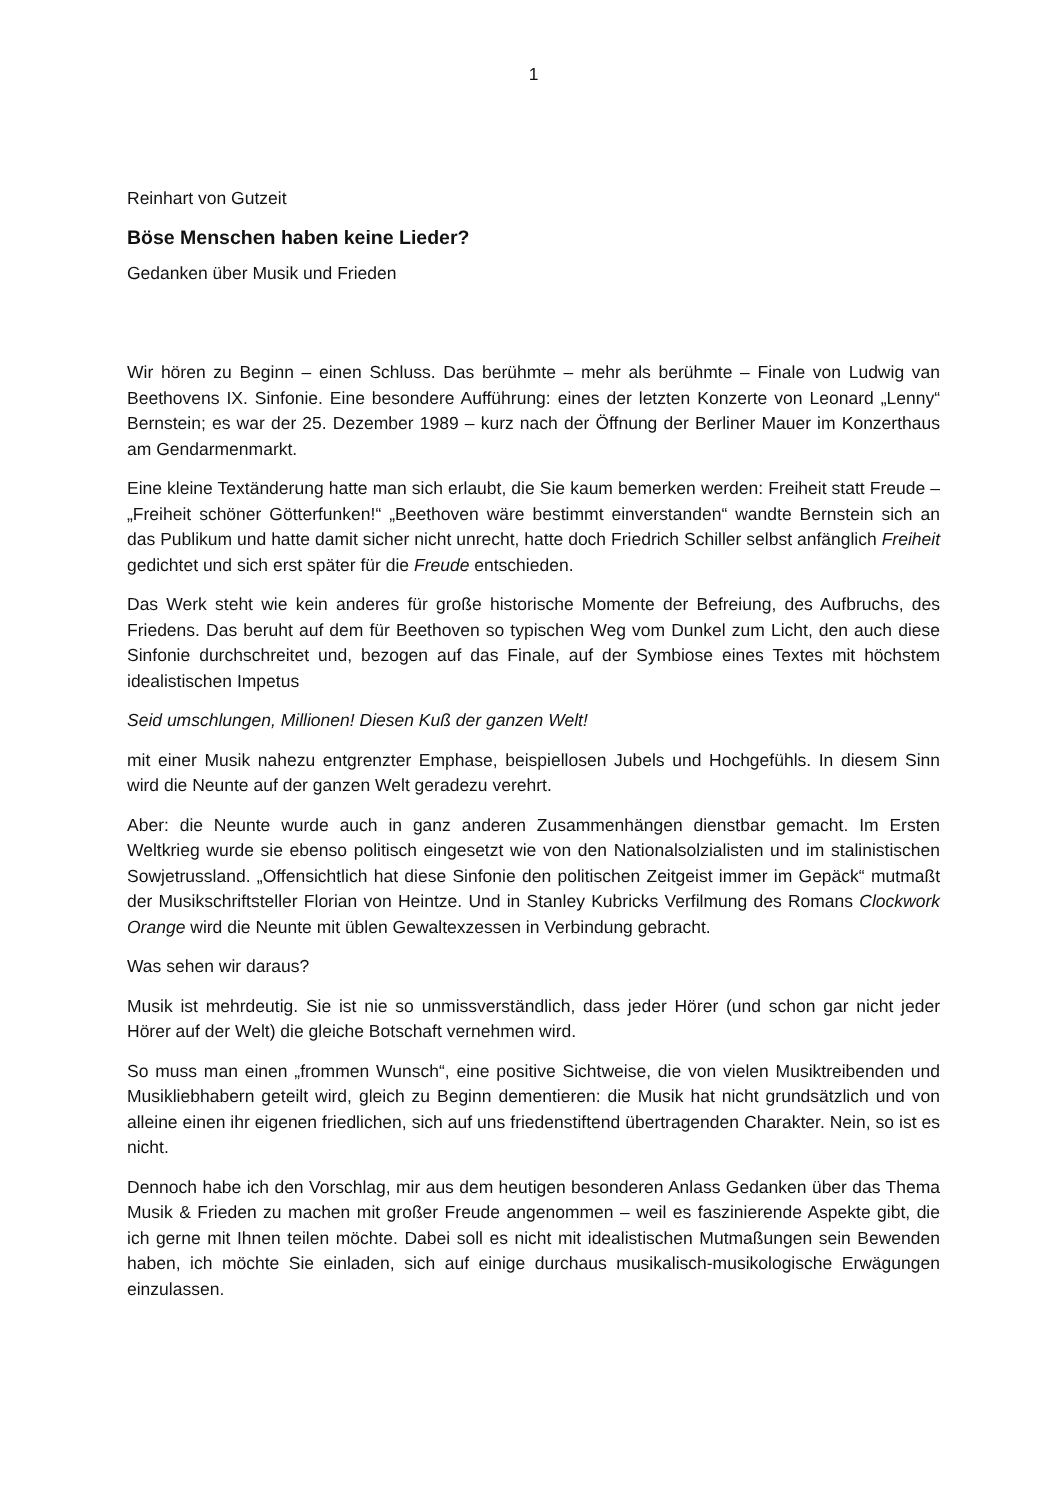1
Reinhart von Gutzeit
Böse Menschen haben keine Lieder?
Gedanken über Musik und Frieden
Wir hören zu Beginn – einen Schluss. Das berühmte – mehr als berühmte – Finale von Ludwig van Beethovens IX. Sinfonie. Eine besondere Aufführung: eines der letzten Konzerte von Leonard „Lenny“ Bernstein; es war der 25. Dezember 1989 – kurz nach der Öffnung der Berliner Mauer im Konzerthaus am Gendarmenmarkt.
Eine kleine Textänderung hatte man sich erlaubt, die Sie kaum bemerken werden: Freiheit statt Freude – „Freiheit schöner Götterfunken!“ „Beethoven wäre bestimmt einverstanden“ wandte Bernstein sich an das Publikum und hatte damit sicher nicht unrecht, hatte doch Friedrich Schiller selbst anfänglich Freiheit gedichtet und sich erst später für die Freude entschieden.
Das Werk steht wie kein anderes für große historische Momente der Befreiung, des Aufbruchs, des Friedens. Das beruht auf dem für Beethoven so typischen Weg vom Dunkel zum Licht, den auch diese Sinfonie durchschreitet und, bezogen auf das Finale, auf der Symbiose eines Textes mit höchstem idealistischen Impetus
Seid umschlungen, Millionen! Diesen Kuß der ganzen Welt!
mit einer Musik nahezu entgrenzter Emphase, beispiellosen Jubels und Hochgefühls. In diesem Sinn wird die Neunte auf der ganzen Welt geradezu verehrt.
Aber: die Neunte wurde auch in ganz anderen Zusammenhängen dienstbar gemacht. Im Ersten Weltkrieg wurde sie ebenso politisch eingesetzt wie von den Nationalsolzialisten und im stalinistischen Sowjetrussland. „Offensichtlich hat diese Sinfonie den politischen Zeitgeist immer im Gepäck“ mutmaßt der Musikschriftsteller Florian von Heintze. Und in Stanley Kubricks Verfilmung des Romans Clockwork Orange wird die Neunte mit üblen Gewaltexzessen in Verbindung gebracht.
Was sehen wir daraus?
Musik ist mehrdeutig. Sie ist nie so unmissverständlich, dass jeder Hörer (und schon gar nicht jeder Hörer auf der Welt) die gleiche Botschaft vernehmen wird.
So muss man einen „frommen Wunsch“, eine positive Sichtweise, die von vielen Musiktreibenden und Musikliebhabern geteilt wird, gleich zu Beginn dementieren: die Musik hat nicht grundsätzlich und von alleine einen ihr eigenen friedlichen, sich auf uns friedenstiftend übertragenden Charakter. Nein, so ist es nicht.
Dennoch habe ich den Vorschlag, mir aus dem heutigen besonderen Anlass Gedanken über das Thema Musik & Frieden zu machen mit großer Freude angenommen – weil es faszinierende Aspekte gibt, die ich gerne mit Ihnen teilen möchte. Dabei soll es nicht mit idealistischen Mutmaßungen sein Bewenden haben, ich möchte Sie einladen, sich auf einige durchaus musikalisch-musikologische Erwägungen einzulassen.